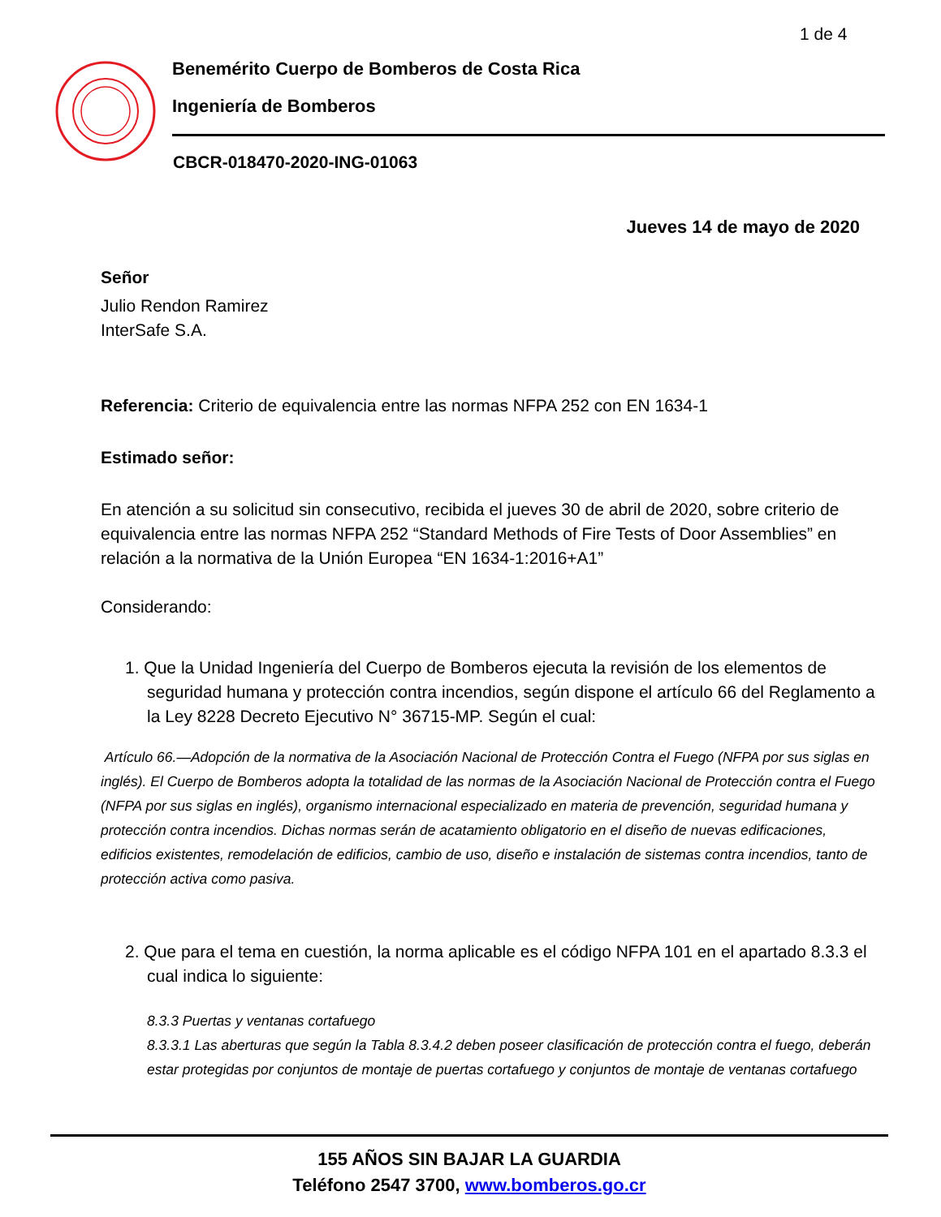1 de 4
Benemérito Cuerpo de Bomberos de Costa Rica
Ingeniería de Bomberos
CBCR-018470-2020-ING-01063
Jueves 14 de mayo de 2020
Señor
Julio Rendon Ramirez
InterSafe S.A.
Referencia: Criterio de equivalencia entre las normas NFPA 252 con EN 1634-1
Estimado señor:
En atención a su solicitud sin consecutivo, recibida el jueves 30 de abril de 2020, sobre criterio de
equivalencia entre las normas NFPA 252 “Standard Methods of Fire Tests of Door Assemblies” en
relación a la normativa de la Unión Europea “EN 1634-1:2016+A1”
Considerando:
1. Que la Unidad Ingeniería del Cuerpo de Bomberos ejecuta la revisión de los elementos de
seguridad humana y protección contra incendios, según dispone el artículo 66 del Reglamento a
la Ley 8228 Decreto Ejecutivo N° 36715-MP. Según el cual:
Artículo 66.—Adopción de la normativa de la Asociación Nacional de Protección Contra el Fuego (NFPA por sus siglas en
inglés). El Cuerpo de Bomberos adopta la totalidad de las normas de la Asociación Nacional de Protección contra el Fuego
(NFPA por sus siglas en inglés), organismo internacional especializado en materia de prevención, seguridad humana y
protección contra incendios. Dichas normas serán de acatamiento obligatorio en el diseño de nuevas edificaciones,
edificios existentes, remodelación de edificios, cambio de uso, diseño e instalación de sistemas contra incendios, tanto de
protección activa como pasiva.
2. Que para el tema en cuestión, la norma aplicable es el código NFPA 101 en el apartado 8.3.3 el
cual indica lo siguiente:
8.3.3 Puertas y ventanas cortafuego
8.3.3.1 Las aberturas que según la Tabla 8.3.4.2 deben poseer clasificación de protección contra el fuego, deberán
estar protegidas por conjuntos de montaje de puertas cortafuego y conjuntos de montaje de ventanas cortafuego
155 AÑOS SIN BAJAR LA GUARDIA
Teléfono 2547 3700, www.bomberos.go.cr